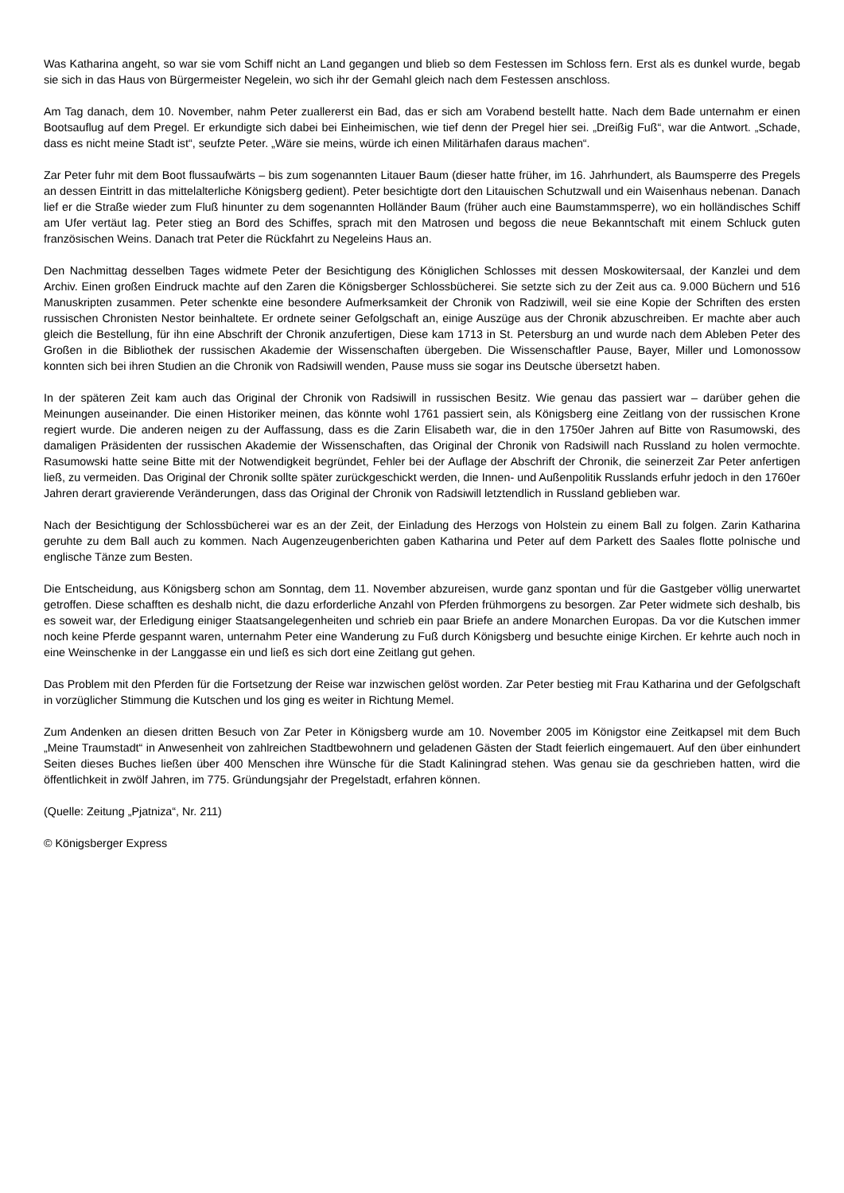Was Katharina angeht, so war sie vom Schiff nicht an Land gegangen und blieb so dem Festessen im Schloss fern. Erst als es dunkel wurde, begab sie sich in das Haus von Bürgermeister Negelein, wo sich ihr der Gemahl gleich nach dem Festessen anschloss.
Am Tag danach, dem 10. November, nahm Peter zuallererst ein Bad, das er sich am Vorabend bestellt hatte. Nach dem Bade unternahm er einen Bootsauflug auf dem Pregel. Er erkundigte sich dabei bei Einheimischen, wie tief denn der Pregel hier sei. „Dreißig Fuß“, war die Antwort. „Schade, dass es nicht meine Stadt ist“, seufzte Peter. „Wäre sie meins, würde ich einen Militärhafen daraus machen“.
Zar Peter fuhr mit dem Boot flussaufwärts – bis zum sogenannten Litauer Baum (dieser hatte früher, im 16. Jahrhundert, als Baumsperre des Pregels an dessen Eintritt in das mittelalterliche Königsberg gedient). Peter besichtigte dort den Litauischen Schutzwall und ein Waisenhaus nebenan. Danach lief er die Straße wieder zum Fluß hinunter zu dem sogenannten Holländer Baum (früher auch eine Baumstammsperre), wo ein holländisches Schiff am Ufer vertäut lag. Peter stieg an Bord des Schiffes, sprach mit den Matrosen und begoss die neue Bekanntschaft mit einem Schluck guten französischen Weins. Danach trat Peter die Rückfahrt zu Negeleins Haus an.
Den Nachmittag desselben Tages widmete Peter der Besichtigung des Königlichen Schlosses mit dessen Moskowitersaal, der Kanzlei und dem Archiv. Einen großen Eindruck machte auf den Zaren die Königsberger Schlossbücherei. Sie setzte sich zu der Zeit aus ca. 9.000 Büchern und 516 Manuskripten zusammen. Peter schenkte eine besondere Aufmerksamkeit der Chronik von Radziwill, weil sie eine Kopie der Schriften des ersten russischen Chronisten Nestor beinhaltete. Er ordnete seiner Gefolgschaft an, einige Auszüge aus der Chronik abzuschreiben. Er machte aber auch gleich die Bestellung, für ihn eine Abschrift der Chronik anzufertigen, Diese kam 1713 in St. Petersburg an und wurde nach dem Ableben Peter des Großen in die Bibliothek der russischen Akademie der Wissenschaften übergeben. Die Wissenschaftler Pause, Bayer, Miller und Lomonossow konnten sich bei ihren Studien an die Chronik von Radsiwill wenden, Pause muss sie sogar ins Deutsche übersetzt haben.
In der späteren Zeit kam auch das Original der Chronik von Radsiwill in russischen Besitz. Wie genau das passiert war – darüber gehen die Meinungen auseinander. Die einen Historiker meinen, das könnte wohl 1761 passiert sein, als Königsberg eine Zeitlang von der russischen Krone regiert wurde. Die anderen neigen zu der Auffassung, dass es die Zarin Elisabeth war, die in den 1750er Jahren auf Bitte von Rasumowski, des damaligen Präsidenten der russischen Akademie der Wissenschaften, das Original der Chronik von Radsiwill nach Russland zu holen vermochte. Rasumowski hatte seine Bitte mit der Notwendigkeit begründet, Fehler bei der Auflage der Abschrift der Chronik, die seinerzeit Zar Peter anfertigen ließ, zu vermeiden. Das Original der Chronik sollte später zurückgeschickt werden, die Innen- und Außenpolitik Russlands erfuhr jedoch in den 1760er Jahren derart gravierende Veränderungen, dass das Original der Chronik von Radsiwill letztendlich in Russland geblieben war.
Nach der Besichtigung der Schlossbücherei war es an der Zeit, der Einladung des Herzogs von Holstein zu einem Ball zu folgen. Zarin Katharina geruhte zu dem Ball auch zu kommen. Nach Augenzeugenberichten gaben Katharina und Peter auf dem Parkett des Saales flotte polnische und englische Tänze zum Besten.
Die Entscheidung, aus Königsberg schon am Sonntag, dem 11. November abzureisen, wurde ganz spontan und für die Gastgeber völlig unerwartet getroffen. Diese schafften es deshalb nicht, die dazu erforderliche Anzahl von Pferden frühmorgens zu besorgen. Zar Peter widmete sich deshalb, bis es soweit war, der Erledigung einiger Staatsangelegenheiten und schrieb ein paar Briefe an andere Monarchen Europas. Da vor die Kutschen immer noch keine Pferde gespannt waren, unternahm Peter eine Wanderung zu Fuß durch Königsberg und besuchte einige Kirchen. Er kehrte auch noch in eine Weinschenke in der Langgasse ein und ließ es sich dort eine Zeitlang gut gehen.
Das Problem mit den Pferden für die Fortsetzung der Reise war inzwischen gelöst worden. Zar Peter bestieg mit Frau Katharina und der Gefolgschaft in vorzüglicher Stimmung die Kutschen und los ging es weiter in Richtung Memel.
Zum Andenken an diesen dritten Besuch von Zar Peter in Königsberg wurde am 10. November 2005 im Königstor eine Zeitkapsel mit dem Buch „Meine Traumstadt“ in Anwesenheit von zahlreichen Stadtbewohnern und geladenen Gästen der Stadt feierlich eingemauert. Auf den über einhundert Seiten dieses Buches ließen über 400 Menschen ihre Wünsche für die Stadt Kaliningrad stehen. Was genau sie da geschrieben hatten, wird die öffentlichkeit in zwölf Jahren, im 775. Gründungsjahr der Pregelstadt, erfahren können.
(Quelle: Zeitung „Pjatniza“, Nr. 211)
© Königsberger Express